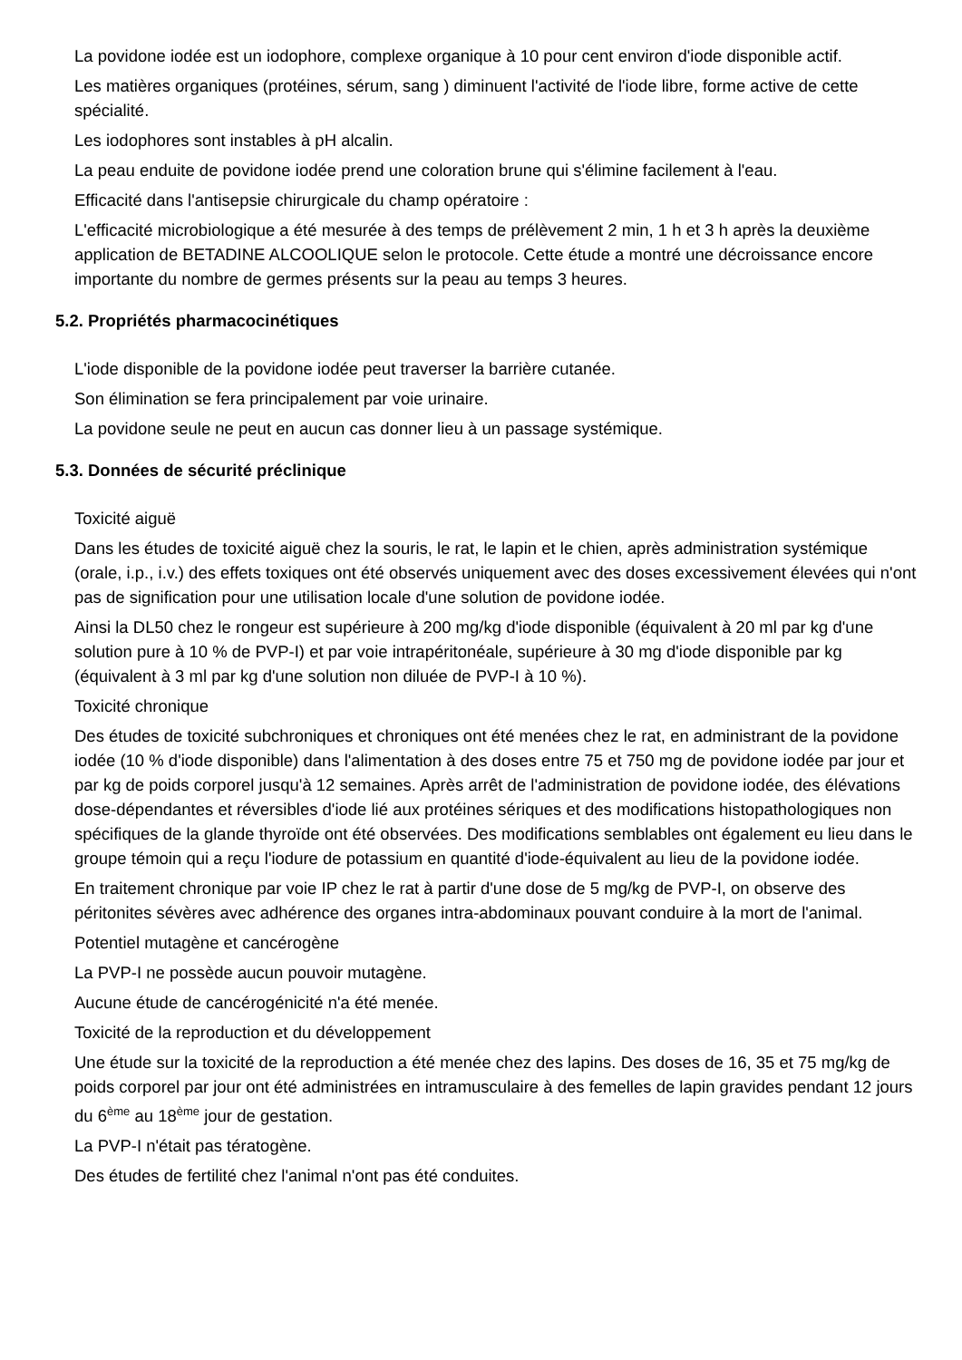La povidone iodée est un iodophore, complexe organique à 10 pour cent environ d'iode disponible actif.
Les matières organiques (protéines, sérum, sang ) diminuent l'activité de l'iode libre, forme active de cette spécialité.
Les iodophores sont instables à pH alcalin.
La peau enduite de povidone iodée prend une coloration brune qui s'élimine facilement à l'eau.
Efficacité dans l'antisepsie chirurgicale du champ opératoire :
L'efficacité microbiologique a été mesurée à des temps de prélèvement 2 min, 1 h et 3 h après la deuxième application de BETADINE ALCOOLIQUE selon le protocole. Cette étude a montré une décroissance encore importante du nombre de germes présents sur la peau au temps 3 heures.
5.2. Propriétés pharmacocinétiques
L'iode disponible de la povidone iodée peut traverser la barrière cutanée.
Son élimination se fera principalement par voie urinaire.
La povidone seule ne peut en aucun cas donner lieu à un passage systémique.
5.3. Données de sécurité préclinique
Toxicité aiguë
Dans les études de toxicité aiguë chez la souris, le rat, le lapin et le chien, après administration systémique (orale, i.p., i.v.) des effets toxiques ont été observés uniquement avec des doses excessivement élevées qui n'ont pas de signification pour une utilisation locale d'une solution de povidone iodée.
Ainsi la DL50 chez le rongeur est supérieure à 200 mg/kg d'iode disponible (équivalent à 20 ml par kg d'une solution pure à 10 % de PVP-I) et par voie intrapéritonéale, supérieure à 30 mg d'iode disponible par kg (équivalent à 3 ml par kg d'une solution non diluée de PVP-I à 10 %).
Toxicité chronique
Des études de toxicité subchroniques et chroniques ont été menées chez le rat, en administrant de la povidone iodée (10 % d'iode disponible) dans l'alimentation à des doses entre 75 et 750 mg de povidone iodée par jour et par kg de poids corporel jusqu'à 12 semaines. Après arrêt de l'administration de povidone iodée, des élévations dose-dépendantes et réversibles d'iode lié aux protéines sériques et des modifications histopathologiques non spécifiques de la glande thyroïde ont été observées. Des modifications semblables ont également eu lieu dans le groupe témoin qui a reçu l'iodure de potassium en quantité d'iode-équivalent au lieu de la povidone iodée.
En traitement chronique par voie IP chez le rat à partir d'une dose de 5 mg/kg de PVP-I, on observe des péritonites sévères avec adhérence des organes intra-abdominaux pouvant conduire à la mort de l'animal.
Potentiel mutagène et cancérogène
La PVP-I ne possède aucun pouvoir mutagène.
Aucune étude de cancérogénicité n'a été menée.
Toxicité de la reproduction et du développement
Une étude sur la toxicité de la reproduction a été menée chez des lapins. Des doses de 16, 35 et 75 mg/kg de poids corporel par jour ont été administrées en intramusculaire à des femelles de lapin gravides pendant 12 jours du 6<sup>ème</sup> au 18<sup>ème</sup> jour de gestation.
La PVP-I n'était pas tératogène.
Des études de fertilité chez l'animal n'ont pas été conduites.